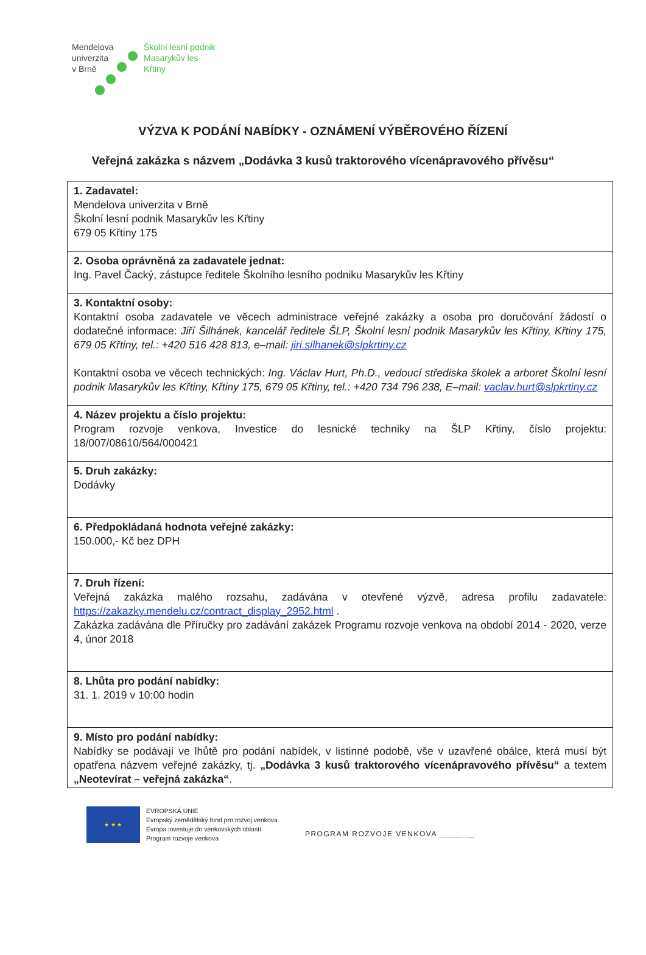Mendelova
univerzita
v Brně
Školní lesní podnik
Masarykův les
Křtiny
VÝZVA K PODÁNÍ NABÍDKY - OZNÁMENÍ VÝBĚROVÉHO ŘÍZENÍ
Veřejná zakázka s názvem „Dodávka 3 kusů traktorového vícenápravového přívěsu“
| 1. Zadavatel: Mendelova univerzita v Brně Školní lesní podnik Masarykův les Křtiny 679 05 Křtiny 175 |
| 2. Osoba oprávněná za zadavatele jednat: Ing. Pavel Čacký, zástupce ředitele Školního lesního podniku Masarykův les Křtiny |
| 3. Kontaktní osoby: Kontaktní osoba zadavatele ve věcech administrace veřejné zakázky a osoba pro doručování žádostí o dodatečné informace: Jiří Šilhánek, kancelář ředitele ŠLP, Školní lesní podnik Masarykův les Křtiny, Křtiny 175, 679 05 Křtiny, tel.: +420 516 428 813, e–mail: jiri.silhanek@slpkrtiny.cz Kontaktní osoba ve věcech technických: Ing. Václav Hurt, Ph.D., vedoucí střediska školek a arboret Školní lesní podnik Masarykův les Křtiny, Křtiny 175, 679 05 Křtiny, tel.: +420 734 796 238, E–mail: vaclav.hurt@slpkrtiny.cz |
| 4. Název projektu a číslo projektu: Program rozvoje venkova, Investice do lesnické techniky na ŠLP Křtiny, číslo projektu: 18/007/08610/564/000421 |
| 5. Druh zakázky: Dodávky |
| 6. Předpokládaná hodnota veřejné zakázky: 150.000,- Kč bez DPH |
| 7. Druh řízení: Veřejná zakázka malého rozsahu, zadávána v otevřené výzvě, adresa profilu zadavatele: https://zakazky.mendelu.cz/contract_display_2952.html . Zakázka zadávána dle Příručky pro zadávání zakázek Programu rozvoje venkova na období 2014 - 2020, verze 4, únor 2018 |
| 8. Lhůta pro podání nabídky: 31. 1. 2019 v 10:00 hodin |
| 9. Místo pro podání nabídky: Nabídky se podávají ve lhůtě pro podání nabídek, v listinné podobě, vše v uzavřené obálce, která musí být opatřena názvem veřejné zakázky, tj. „Dodávka 3 kusů traktorového vícenápravového přívěsu“ a textem „Neotevírat – veřejná zakázka“ . |
★ ★ ★
EVROPSKÁ UNIE
Evropský zemědělský fond pro rozvoj venkova
Evropa investuje do venkovských oblastí
Program rozvoje venkova
PROGRAM ROZVOJE VENKOVA _______